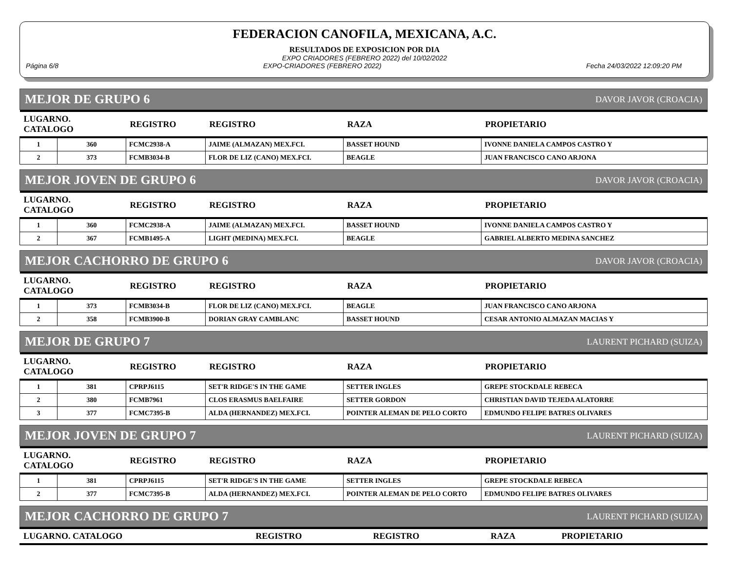FEDERACION CANOFILA, MEXICANA, A.C.
RESULTADOS DE EXPOSICION POR DIA
EXPO CRIADORES (FEBRERO 2022) del 10/02/2022
Página 6/8 EXPO-CRIADORES (FEBRERO 2022) Fecha 24/03/2022 12:09:20 PM
MEJOR DE GRUPO 6 DAVOR JAVOR (CROACIA)
| LUGARNO. CATALOGO | | REGISTRO | REGISTRO | RAZA | PROPIETARIO |
| --- | --- | --- | --- | --- | --- |
| 1 | 360 | FCMC2938-A | JAIME (ALMAZAN) MEX.FCI. | BASSET HOUND | IVONNE DANIELA CAMPOS CASTRO Y |
| 2 | 373 | FCMB3034-B | FLOR DE LIZ (CANO) MEX.FCI. | BEAGLE | JUAN FRANCISCO CANO ARJONA |
MEJOR JOVEN DE GRUPO 6 DAVOR JAVOR (CROACIA)
| LUGARNO. CATALOGO | | REGISTRO | REGISTRO | RAZA | PROPIETARIO |
| --- | --- | --- | --- | --- | --- |
| 1 | 360 | FCMC2938-A | JAIME (ALMAZAN) MEX.FCI. | BASSET HOUND | IVONNE DANIELA CAMPOS CASTRO Y |
| 2 | 367 | FCMB1495-A | LIGHT (MEDINA) MEX.FCI. | BEAGLE | GABRIEL ALBERTO MEDINA SANCHEZ |
MEJOR CACHORRO DE GRUPO 6 DAVOR JAVOR (CROACIA)
| LUGARNO. CATALOGO | | REGISTRO | REGISTRO | RAZA | PROPIETARIO |
| --- | --- | --- | --- | --- | --- |
| 1 | 373 | FCMB3034-B | FLOR DE LIZ (CANO) MEX.FCI. | BEAGLE | JUAN FRANCISCO CANO ARJONA |
| 2 | 358 | FCMB3900-B | DORIAN GRAY CAMBLANC | BASSET HOUND | CESAR ANTONIO ALMAZAN MACIAS Y |
MEJOR DE GRUPO 7 LAURENT PICHARD (SUIZA)
| LUGARNO. CATALOGO | | REGISTRO | REGISTRO | RAZA | PROPIETARIO |
| --- | --- | --- | --- | --- | --- |
| 1 | 381 | CPRPJ6115 | SET'R RIDGE'S IN THE GAME | SETTER INGLES | GREPE STOCKDALE REBECA |
| 2 | 380 | FCMB7961 | CLOS ERASMUS BAELFAIRE | SETTER GORDON | CHRISTIAN DAVID TEJEDA ALATORRE |
| 3 | 377 | FCMC7395-B | ALDA (HERNANDEZ) MEX.FCI. | POINTER ALEMAN DE PELO CORTO | EDMUNDO FELIPE BATRES OLIVARES |
MEJOR JOVEN DE GRUPO 7 LAURENT PICHARD (SUIZA)
| LUGARNO. CATALOGO | | REGISTRO | REGISTRO | RAZA | PROPIETARIO |
| --- | --- | --- | --- | --- | --- |
| 1 | 381 | CPRPJ6115 | SET'R RIDGE'S IN THE GAME | SETTER INGLES | GREPE STOCKDALE REBECA |
| 2 | 377 | FCMC7395-B | ALDA (HERNANDEZ) MEX.FCI. | POINTER ALEMAN DE PELO CORTO | EDMUNDO FELIPE BATRES OLIVARES |
MEJOR CACHORRO DE GRUPO 7 LAURENT PICHARD (SUIZA)
| LUGARNO. CATALOGO | REGISTRO | REGISTRO | RAZA | PROPIETARIO |
| --- | --- | --- | --- | --- |